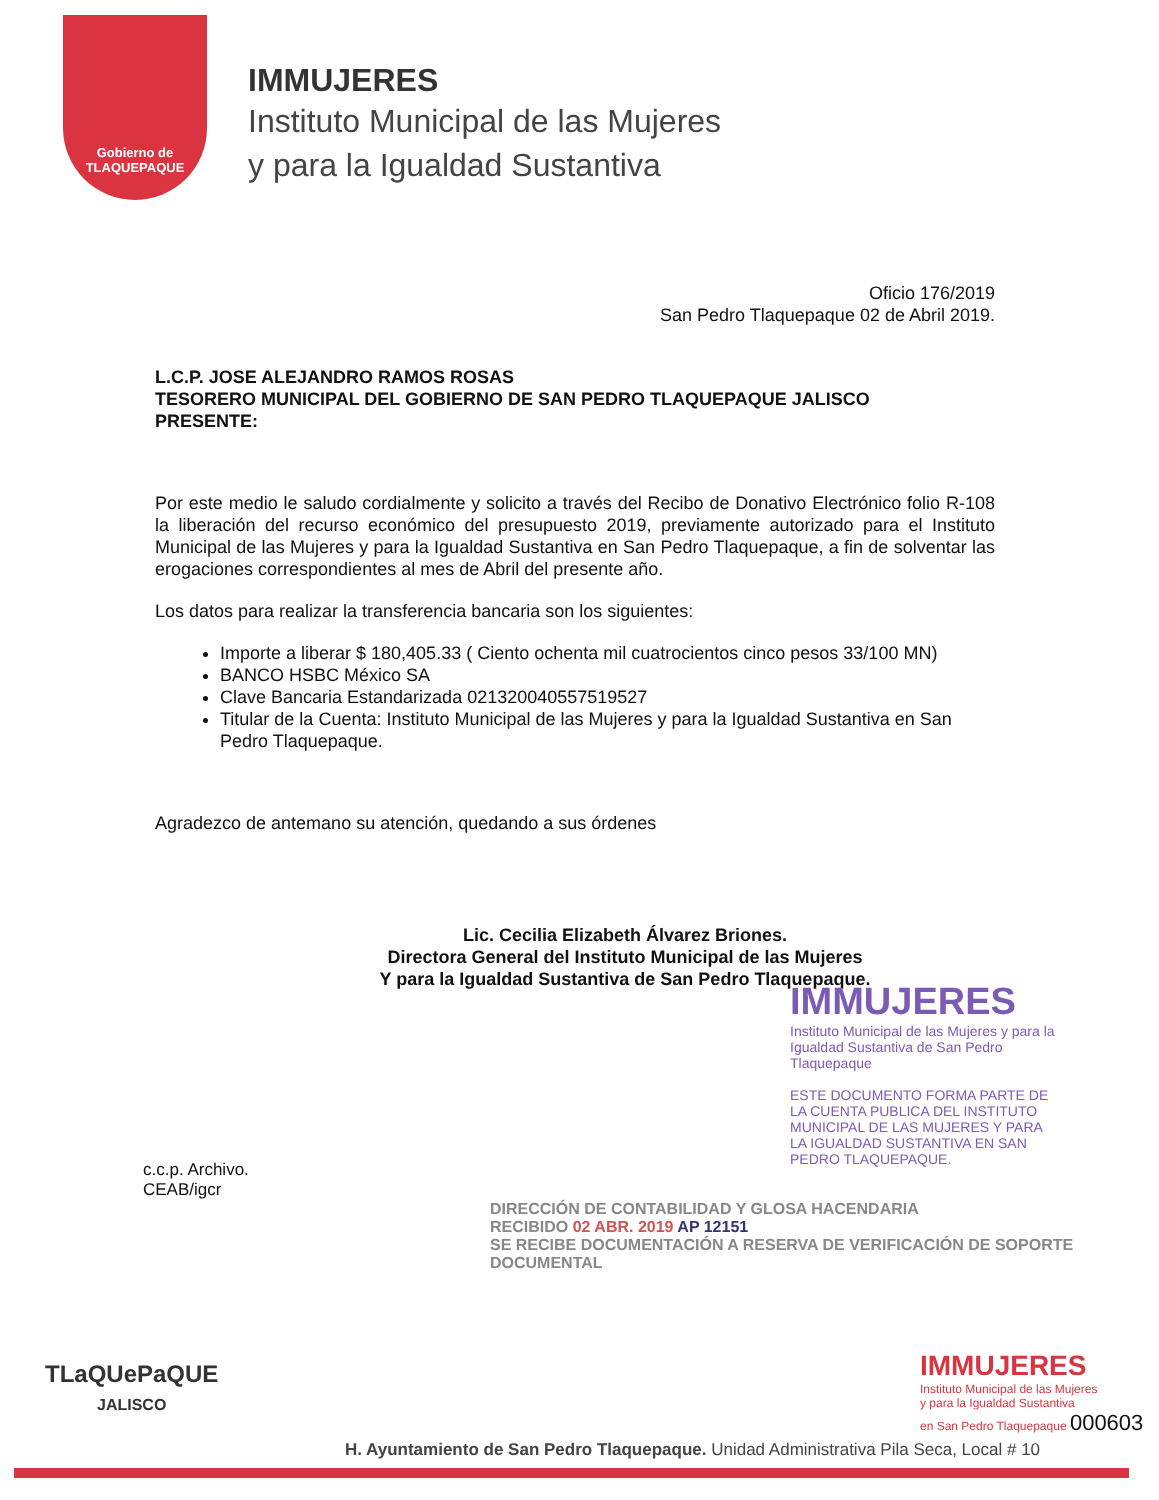Gobierno de
TLAQUEPAQUE
IMMUJERES
Instituto Municipal de las Mujeres
y para la Igualdad Sustantiva
Oficio 176/2019
San Pedro Tlaquepaque 02 de Abril 2019.
L.C.P. JOSE ALEJANDRO RAMOS ROSAS
TESORERO MUNICIPAL DEL GOBIERNO DE SAN PEDRO TLAQUEPAQUE JALISCO
PRESENTE:
Por este medio le saludo cordialmente y solicito a través del Recibo de Donativo Electrónico folio R-108 la liberación del recurso económico del presupuesto 2019, previamente autorizado para el Instituto Municipal de las Mujeres y para la Igualdad Sustantiva en San Pedro Tlaquepaque, a fin de solventar las erogaciones correspondientes al mes de Abril del presente año.
Los datos para realizar la transferencia bancaria son los siguientes:
Importe a liberar $ 180,405.33 ( Ciento ochenta mil cuatrocientos cinco pesos 33/100 MN)
BANCO HSBC México SA
Clave Bancaria Estandarizada 021320040557519527
Titular de la Cuenta: Instituto Municipal de las Mujeres y para la Igualdad Sustantiva en San Pedro Tlaquepaque.
Agradezco de antemano su atención, quedando a sus órdenes
Lic. Cecilia Elizabeth Álvarez Briones.
Directora General del Instituto Municipal de las Mujeres
Y para la Igualdad Sustantiva de San Pedro Tlaquepaque.
IMMUJERES
Instituto Municipal de las Mujeres y para la Igualdad Sustantiva de San Pedro Tlaquepaque
ESTE DOCUMENTO FORMA PARTE DE LA CUENTA PUBLICA DEL INSTITUTO MUNICIPAL DE LAS MUJERES Y PARA LA IGUALDAD SUSTANTIVA EN SAN PEDRO TLAQUEPAQUE.
c.c.p. Archivo.
CEAB/igcr
DIRECCIÓN DE CONTABILIDAD Y GLOSA HACENDARIA
RECIBIDO 02 ABR. 2019 AP 12151
SE RECIBE DOCUMENTACIÓN A RESERVA DE VERIFICACIÓN DE SOPORTE DOCUMENTAL
TLaQUePaQUE
JALISCO
IMMUJERES
Instituto Municipal de las Mujeres
y para la Igualdad Sustantiva
en San Pedro Tlaquepaque 000603
H. Ayuntamiento de San Pedro Tlaquepaque. Unidad Administrativa Pila Seca, Local # 10